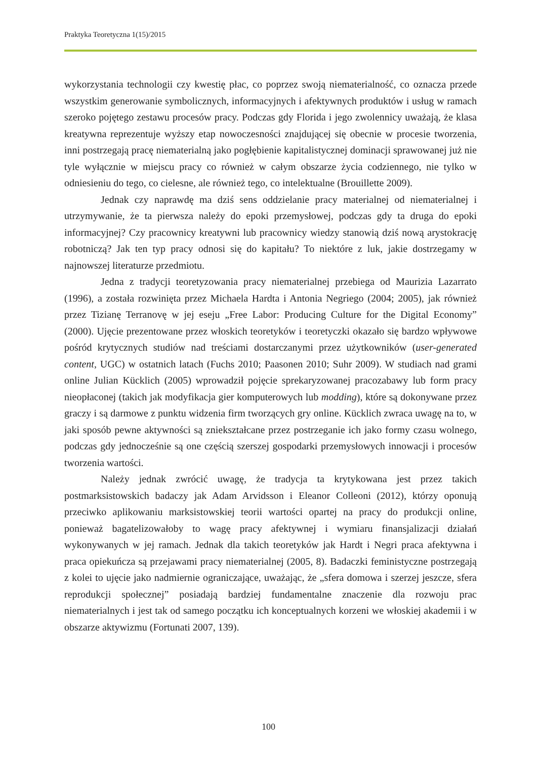Praktyka Teoretyczna 1(15)/2015
wykorzystania technologii czy kwestię płac, co poprzez swoją niematerialność, co oznacza przede wszystkim generowanie symbolicznych, informacyjnych i afektywnych produktów i usług w ramach szeroko pojętego zestawu procesów pracy. Podczas gdy Florida i jego zwolennicy uważają, że klasa kreatywna reprezentuje wyższy etap nowoczesności znajdującej się obecnie w procesie tworzenia, inni postrzegają pracę niematerialną jako pogłębienie kapitalistycznej dominacji sprawowanej już nie tyle wyłącznie w miejscu pracy co również w całym obszarze życia codziennego, nie tylko w odniesieniu do tego, co cielesne, ale również tego, co intelektualne (Brouillette 2009).
Jednak czy naprawdę ma dziś sens oddzielanie pracy materialnej od niematerialnej i utrzymywanie, że ta pierwsza należy do epoki przemysłowej, podczas gdy ta druga do epoki informacyjnej? Czy pracownicy kreatywni lub pracownicy wiedzy stanowią dziś nową arystokrację robotniczą? Jak ten typ pracy odnosi się do kapitału? To niektóre z luk, jakie dostrzegamy w najnowszej literaturze przedmiotu.
Jedna z tradycji teoretyzowania pracy niematerialnej przebiega od Maurizia Lazarrato (1996), a została rozwinięta przez Michaela Hardta i Antonia Negriego (2004; 2005), jak również przez Tizianę Terranovę w jej eseju „Free Labor: Producing Culture for the Digital Economy” (2000). Ujęcie prezentowane przez włoskich teoretyków i teoretyczki okazało się bardzo wpływowe pośród krytycznych studiów nad treściami dostarczanymi przez użytkowników (user-generated content, UGC) w ostatnich latach (Fuchs 2010; Paasonen 2010; Suhr 2009). W studiach nad grami online Julian Kücklich (2005) wprowadził pojęcie sprekaryzowanej pracozabawy lub form pracy nieopłaconej (takich jak modyfikacja gier komputerowych lub modding), które są dokonywane przez graczy i są darmowe z punktu widzenia firm tworzących gry online. Kücklich zwraca uwagę na to, w jaki sposób pewne aktywności są zniekształcane przez postrzeganie ich jako formy czasu wolnego, podczas gdy jednocześnie są one częścią szerszej gospodarki przemysłowych innowacji i procesów tworzenia wartości.
Należy jednak zwrócić uwagę, że tradycja ta krytykowana jest przez takich postmarksistowskich badaczy jak Adam Arvidsson i Eleanor Colleoni (2012), którzy oponują przeciwko aplikowaniu marksistowskiej teorii wartości opartej na pracy do produkcji online, ponieważ bagatelizowałoby to wagę pracy afektywnej i wymiaru finansjalizacji działań wykonywanych w jej ramach. Jednak dla takich teoretyków jak Hardt i Negri praca afektywna i praca opiekuńcza są przejawami pracy niematerialnej (2005, 8). Badaczki feministyczne postrzegają z kolei to ujęcie jako nadmiernie ograniczające, uważając, że „sfera domowa i szerzej jeszcze, sfera reprodukcji społecznej” posiadają bardziej fundamentalne znaczenie dla rozwoju prac niematerialnych i jest tak od samego początku ich konceptualnych korzeni we włoskiej akademii i w obszarze aktywizmu (Fortunati 2007, 139).
100